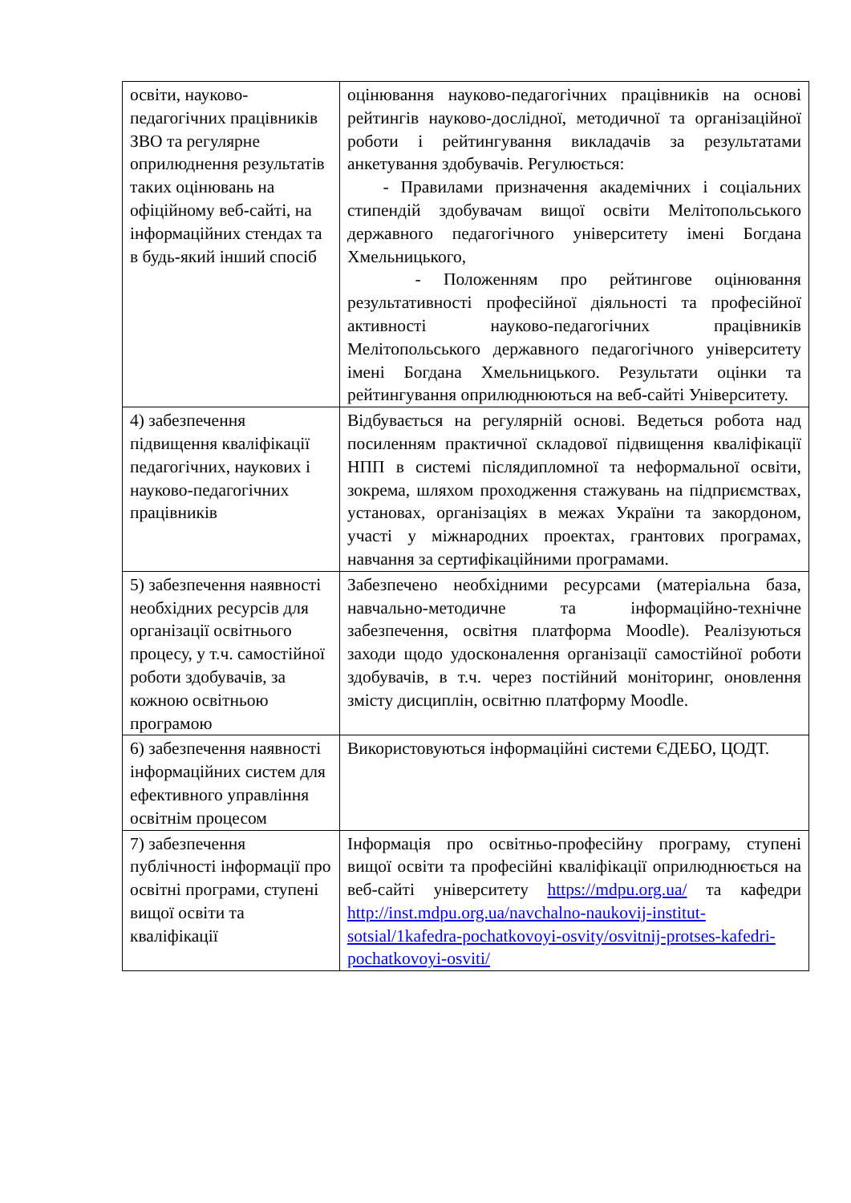| освіти, науково-педагогічних працівників ЗВО та регулярне оприлюднення результатів таких оцінювань на офіційному веб-сайті, на інформаційних стендах та в будь-який інший спосіб | оцінювання науково-педагогічних працівників на основі рейтингів науково-дослідної, методичної та організаційної роботи і рейтингування викладачів за результатами анкетування здобувачів. Регулюється: - Правилами призначення академічних і соціальних стипендій здобувачам вищої освіти Мелітопольського державного педагогічного університету імені Богдана Хмельницького, - Положенням про рейтингове оцінювання результативності професійної діяльності та професійної активності науково-педагогічних працівників Мелітопольського державного педагогічного університету імені Богдана Хмельницького. Результати оцінки та рейтингування оприлюднюються на веб-сайті Університету. |
| 4) забезпечення підвищення кваліфікації педагогічних, наукових і науково-педагогічних працівників | Відбувається на регулярній основі. Ведеться робота над посиленням практичної складової підвищення кваліфікації НПП в системі післядипломної та неформальної освіти, зокрема, шляхом проходження стажувань на підприємствах, установах, організаціях в межах України та закордоном, участі у міжнародних проектах, грантових програмах, навчання за сертифікаційними програмами. |
| 5) забезпечення наявності необхідних ресурсів для організації освітнього процесу, у т.ч. самостійної роботи здобувачів, за кожною освітньою програмою | Забезпечено необхідними ресурсами (матеріальна база, навчально-методичне та інформаційно-технічне забезпечення, освітня платформа Moodle). Реалізуються заходи щодо удосконалення організації самостійної роботи здобувачів, в т.ч. через постійний моніторинг, оновлення змісту дисциплін, освітню платформу Moodle. |
| 6) забезпечення наявності інформаційних систем для ефективного управління освітнім процесом | Використовуються інформаційні системи ЄДЕБО, ЦОДТ. |
| 7) забезпечення публічності інформації про освітні програми, ступені вищої освіти та кваліфікації | Інформація про освітньо-професійну програму, ступені вищої освіти та професійні кваліфікації оприлюднюється на веб-сайті університету https://mdpu.org.ua/ та кафедри http://inst.mdpu.org.ua/navchalno-naukovij-institut-sotsial/1kafedra-pochatkovoyi-osvity/osvitnij-protses-kafedri-pochatkovoyi-osviti/ |